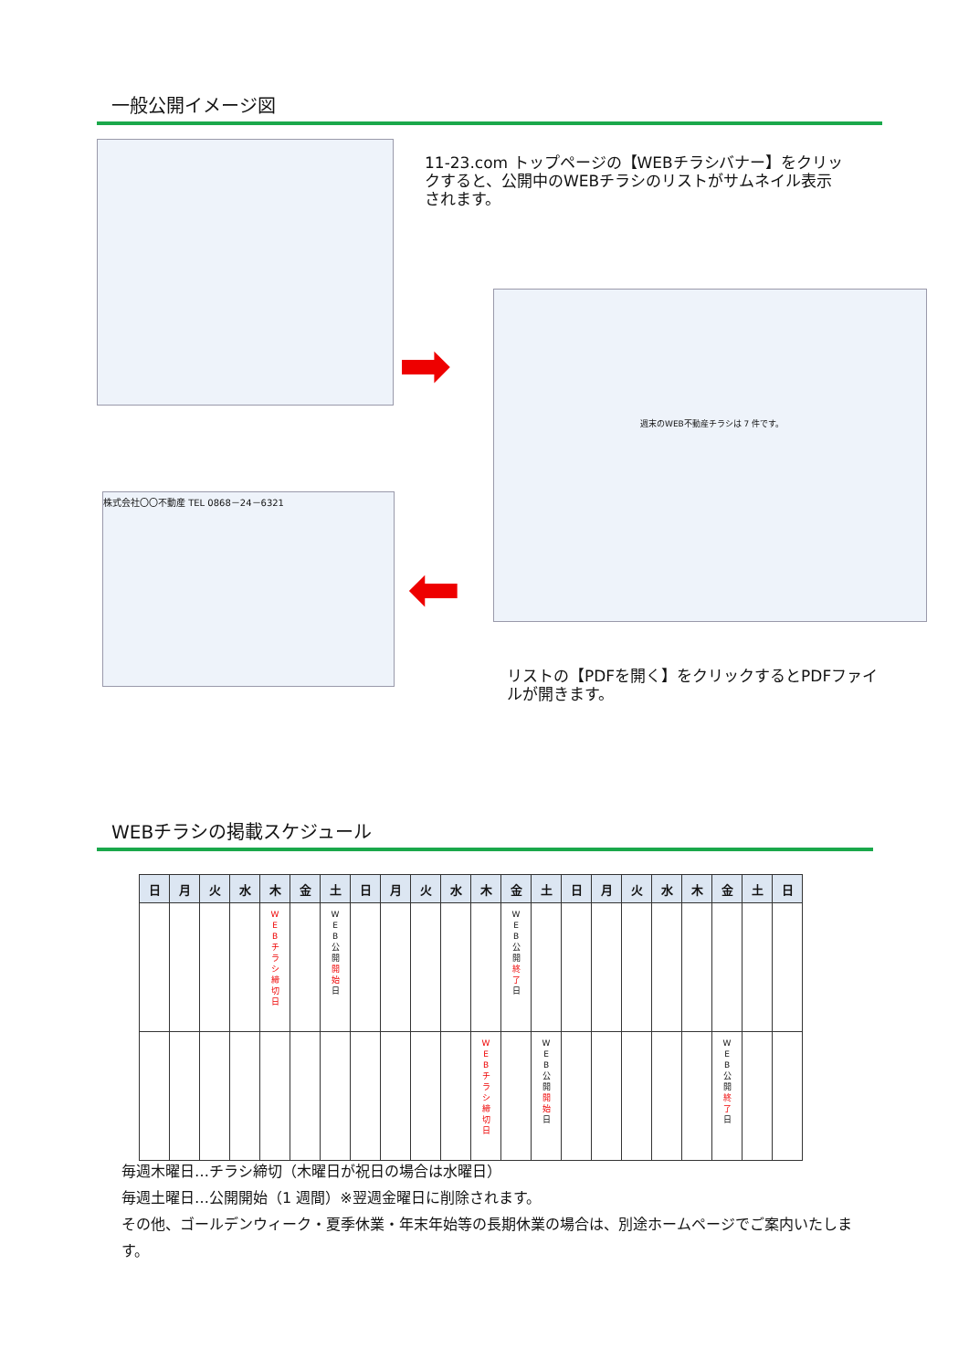一般公開イメージ図
11-23.com トップページの【WEBチラシバナー】をクリックすると、公開中のWEBチラシのリストがサムネイル表示されます。
➡
週末のWEB不動産チラシは 7 件です。
⬅
株式会社〇〇不動産 TEL 0868－24－6321
リストの【PDFを開く】をクリックするとPDFファイルが開きます。
WEBチラシの掲載スケジュール
| 日 | 月 | 火 | 水 | 木 | 金 | 土 | 日 | 月 | 火 | 水 | 木 | 金 | 土 | 日 | 月 | 火 | 水 | 木 | 金 | 土 | 日 |
| --- | --- | --- | --- | --- | --- | --- | --- | --- | --- | --- | --- | --- | --- | --- | --- | --- | --- | --- | --- | --- | --- |
| | | | | W E B チ ラ シ 締 切 日 | | W E B 公 開 開 始 日 | | | | | | W E B 公 開 終 了 日 | | | | | | | | | |
| | | | | | | | | | | | W E B チ ラ シ 締 切 日 | | W E B 公 開 開 始 日 | | | | | | W E B 公 開 終 了 日 | | |
毎週木曜日…チラシ締切（木曜日が祝日の場合は水曜日）
毎週土曜日…公開開始（1 週間）※翌週金曜日に削除されます。
その他、ゴールデンウィーク・夏季休業・年末年始等の長期休業の場合は、別途ホームページでご案内いたします。